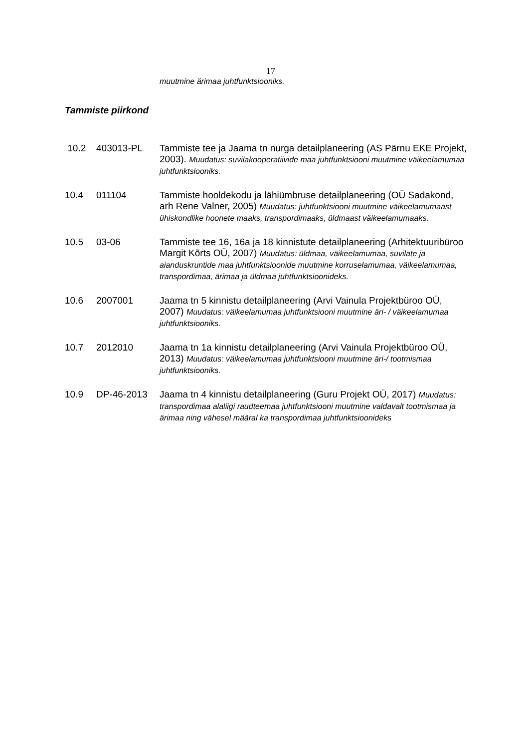17
muutmine ärimaa juhtfunktsiooniks.
Tammiste piirkond
10.2 403013-PL Tammiste tee ja Jaama tn nurga detailplaneering (AS Pärnu EKE Projekt, 2003). Muudatus: suvilakooperatiivide maa juhtfunktsiooni muutmine väikeelamumaa juhtfunktsiooniks.
10.4 011104 Tammiste hooldekodu ja lähiümbruse detailplaneering (OÜ Sadakond, arh Rene Valner, 2005) Muudatus: juhtfunktsiooni muutmine väikeelamumaast ühiskondlike hoonete maaks, transpordimaaks, üldmaast väikeelamumaaks.
10.5 03-06 Tammiste tee 16, 16a ja 18 kinnistute detailplaneering (Arhitektuuribüroo Margit Kõrts OÜ, 2007) Muudatus: üldmaa, väikeelamumaa, suvilate ja aianduskruntide maa juhtfunktsioonide muutmine korruselamumaa, väikeelamumaa, transpordimaa, ärimaa ja üldmaa juhtfunktsioonideks.
10.6 2007001 Jaama tn 5 kinnistu detailplaneering (Arvi Vainula Projektbüroo OÜ, 2007) Muudatus: väikeelamumaa juhtfunktsiooni muutmine äri- / väikeelamumaa juhtfunktsiooniks.
10.7 2012010 Jaama tn 1a kinnistu detailplaneering (Arvi Vainula Projektbüroo OÜ, 2013) Muudatus: väikeelamumaa juhtfunktsiooni muutmine äri-/ tootmismaa juhtfunktsiooniks.
10.9 DP-46-2013 Jaama tn 4 kinnistu detailplaneering (Guru Projekt OÜ, 2017) Muudatus: transpordimaa alaliigi raudteemaa juhtfunktsiooni muutmine valdavalt tootmismaa ja ärimaa ning vähesel määral ka transpordimaa juhtfunktsioonideks